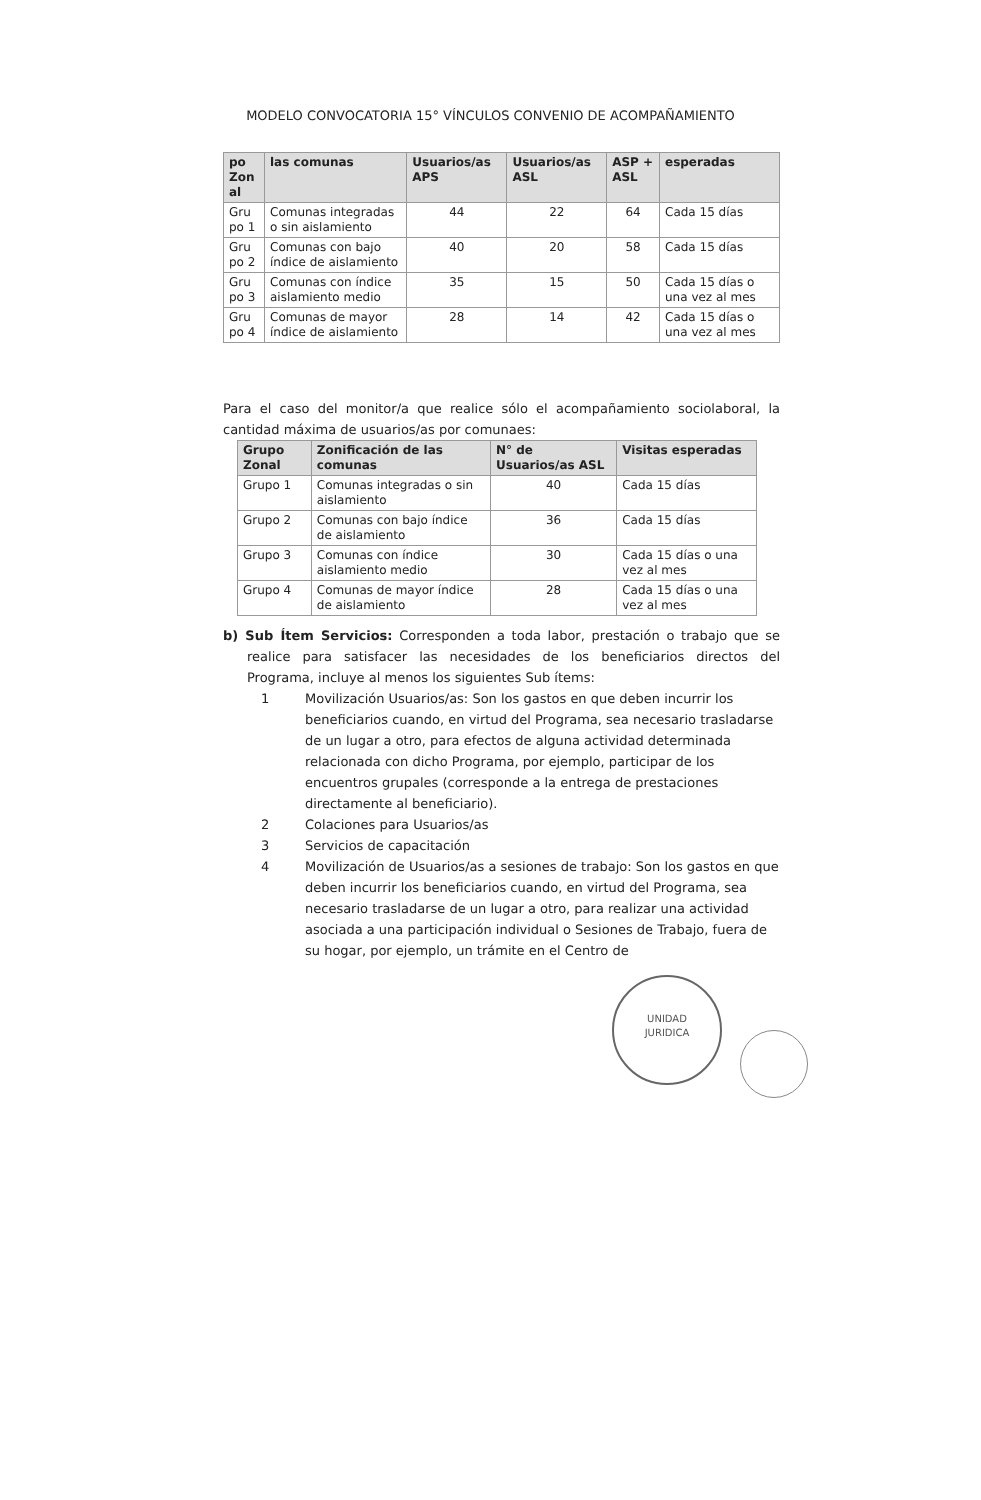MODELO CONVOCATORIA 15° VÍNCULOS CONVENIO DE ACOMPAÑAMIENTO
| po Zon al | las comunas | Usuarios/as APS | Usuarios/as ASL | ASP + ASL | esperadas |
| --- | --- | --- | --- | --- | --- |
| Gru po 1 | Comunas integradas o sin aislamiento | 44 | 22 | 64 | Cada 15 días |
| Gru po 2 | Comunas con bajo índice de aislamiento | 40 | 20 | 58 | Cada 15 días |
| Gru po 3 | Comunas con índice aislamiento medio | 35 | 15 | 50 | Cada 15 días o una vez al mes |
| Gru po 4 | Comunas de mayor índice de aislamiento | 28 | 14 | 42 | Cada 15 días o una vez al mes |
Para el caso del monitor/a que realice sólo el acompañamiento sociolaboral, la cantidad máxima de usuarios/as por comunaes:
| Grupo Zonal | Zonificación de las comunas | N° de Usuarios/as ASL | Visitas esperadas |
| --- | --- | --- | --- |
| Grupo 1 | Comunas integradas o sin aislamiento | 40 | Cada 15 días |
| Grupo 2 | Comunas con bajo índice de aislamiento | 36 | Cada 15 días |
| Grupo 3 | Comunas con índice aislamiento medio | 30 | Cada 15 días o una vez al mes |
| Grupo 4 | Comunas de mayor índice de aislamiento | 28 | Cada 15 días o una vez al mes |
b) Sub Ítem Servicios: Corresponden a toda labor, prestación o trabajo que se realice para satisfacer las necesidades de los beneficiarios directos del Programa, incluye al menos los siguientes Sub ítems:
1 Movilización Usuarios/as: Son los gastos en que deben incurrir los beneficiarios cuando, en virtud del Programa, sea necesario trasladarse de un lugar a otro, para efectos de alguna actividad determinada relacionada con dicho Programa, por ejemplo, participar de los encuentros grupales (corresponde a la entrega de prestaciones directamente al beneficiario).
2 Colaciones para Usuarios/as
3 Servicios de capacitación
4 Movilización de Usuarios/as a sesiones de trabajo: Son los gastos en que deben incurrir los beneficiarios cuando, en virtud del Programa, sea necesario trasladarse de un lugar a otro, para realizar una actividad asociada a una participación individual o Sesiones de Trabajo, fuera de su hogar, por ejemplo, un trámite en el Centro de
UNIDAD
JURIDICA